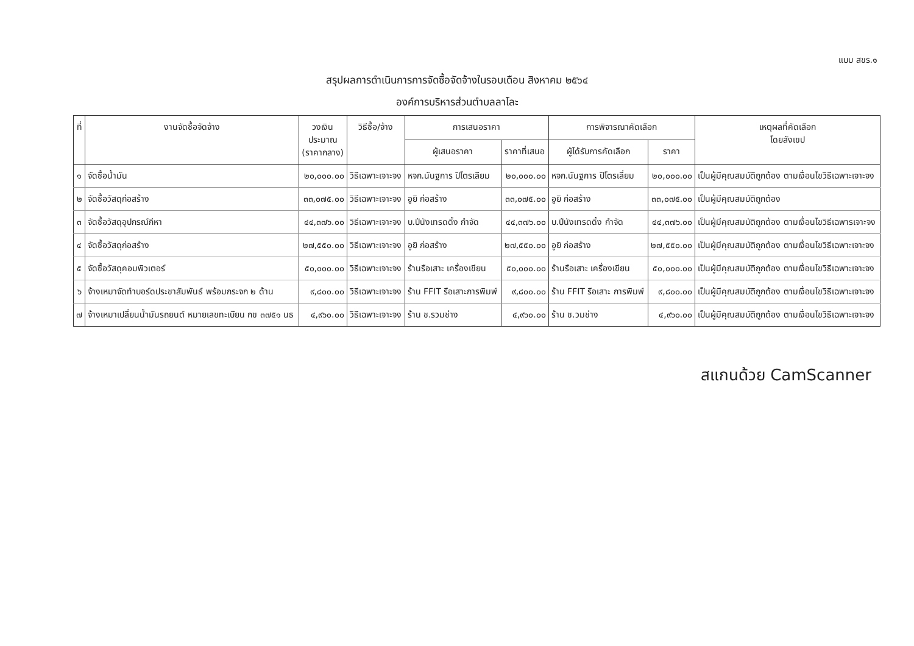แบบ สขร.๑
สรุปผลการดำเนินการการจัดซื้อจัดจ้างในรอบเดือน สิงหาคม ๒๕๖๔
องค์การบริหารส่วนตำบลลาโละ
| ที่ | งานจัดซื้อจัดจ้าง | วงเงิน ประมาณ (ราคากลาง) | วิธีซื้อ/จ้าง | การเสนอราคา | | การพิจารณาคัดเลือก | | เหตุผลที่คัดเลือก โดยสังเขป |
| --- | --- | --- | --- | --- | --- | --- | --- | --- |
| | | | | ผู้เสนอราคา | ราคาที่เสนอ | ผู้ได้รับการคัดเลือก | ราคา | |
| ๑ | จัดซื้อน้ำมัน | ๒๐,๐๐๐.๐๐ | วิธีเฉพาะเจาะจง | หจก.นันฐการ ปิโตรเลียม | ๒๐,๐๐๐.๐๐ | หจก.นันฐการ ปิโตรเลี่ยม | ๒๐,๐๐๐.๐๐ | เป็นผู้มีคุณสมบัติถูกต้อง ตามเงื่อนไขวิธีเฉพาะเจาะจง |
| ๒ | จัดซื้อวัสดุก่อสร้าง | ๓๓,๐๗๕.๐๐ | วิธีเฉพาะเจาะจง | อูยิ ก่อสร้าง | ๓๓,๐๗๕.๐๐ | อูยิ ก่อสร้าง | ๓๓,๐๗๕.๐๐ | เป็นผู้มีคุณสมบัติถูกต้อง |
| ๓ | จัดซื้อวัสดุอุปกรณ์กีหา | ๔๔,๓๗๖.๐๐ | วิธีเฉพาะเจาะจง | บ.ปีนังเทรดดิ้ง กำจัด | ๔๔,๓๗๖.๐๐ | บ.ปีนังเทรดดิ้ง กำจัด | ๔๔,๓๗๖.๐๐ | เป็นผู้มีคุณสมบัติถูกต้อง ตามเงื่อนไขวิธีเฉพารเจาะจง |
| ๔ | จัดซื้อวัสดุก่อสร้าง | ๒๗,๕๕๐.๐๐ | วิธีเฉพาะเจาะจง | อูยิ ก่อสร้าง | ๒๗,๕๕๐.๐๐ | อูยิ ก่อสร้าง | ๒๗,๕๕๐.๐๐ | เป็นผู้มีคุณสมบัติถูกต้อง ตามเงื่อนไขวิธีเฉพาะเจาะจง |
| ๕ | จัดซื้อวัสดุคอมพิวเตอร์ | ๕๐,๐๐๐.๐๐ | วิธีเฉพาะเจาะจง | ร้านรือเสาะ เครื่องเขียน | ๕๐,๐๐๐.๐๐ | ร้านรือเสาะ เครื่องเขียน | ๕๐,๐๐๐.๐๐ | เป็นผู้มีคุณสมบัติถูกต้อง ตามเงื่อนไขวิธีเฉพาะเจาะจง |
| ๖ | จ้างเหมาจัดทำบอร์ดประชาสัมพันธ์ พร้อมกระจก ๒ ด้าน | ๙,๘๐๐.๐๐ | วิธีเฉพาะเจาะจง | ร้าน FFIT รือเสาะการพิมพ์ | ๙,๘๐๐.๐๐ | ร้าน FFIT รือเสาะ การพิมพ์ | ๙,๘๐๐.๐๐ | เป็นผู้มีคุณสมบัติถูกต้อง ตามเงื่อนไขวิธีเฉพาะเจาะจง |
| ๗ | จ้างเหมาเปลี่ยนน้ำมันรถยนต์ หมายเลขทะเบียน กข ๓๗๕๑ นธ | ๔,๙๖๐.๐๐ | วิธีเฉพาะเจาะจง | ร้าน ช.รวมช่าง | ๔,๙๖๐.๐๐ | ร้าน ช.วมช่าง | ๔,๙๖๐.๐๐ | เป็นผู้มีคุณสมบัติถูกต้อง ตามเงื่อนไขวิธีเฉพาะเจาะจง |
สแกนด้วย CamScanner